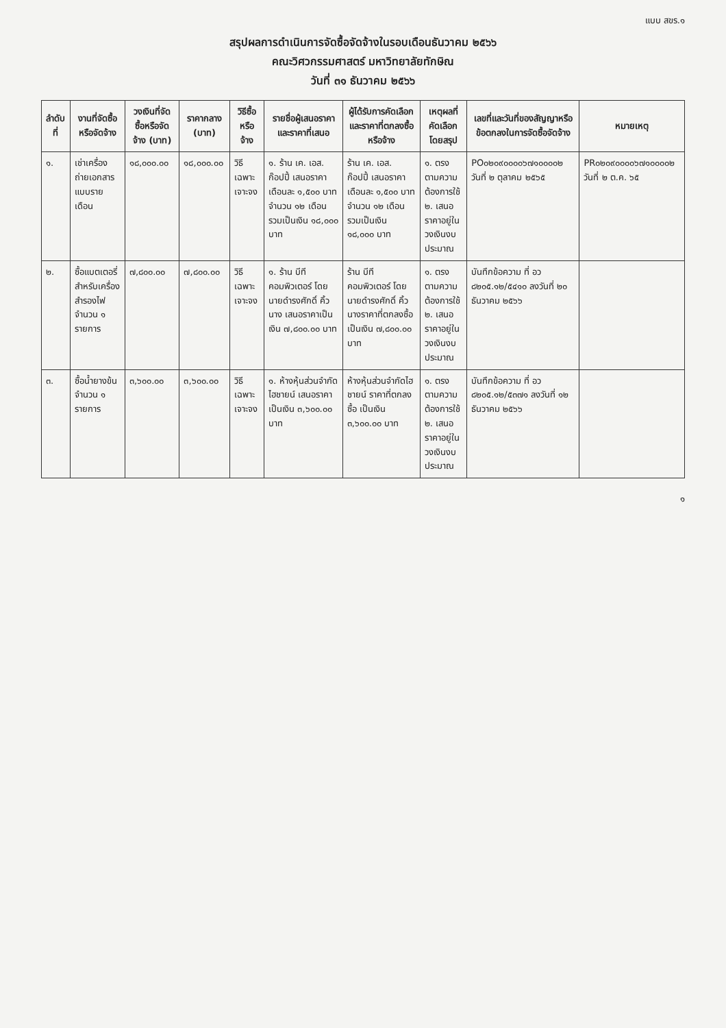แบบ สขร.๑
สรุปผลการดำเนินการจัดซื้อจัดจ้างในรอบเดือนธันวาคม ๒๕๖๖
คณะวิศวกรรมศาสตร์ มหาวิทยาลัยทักษิณ
วันที่ ๓๑ ธันวาคม ๒๕๖๖
| ลำดับที่ | งานที่จัดซื้อหรือจัดจ้าง | วงเงินที่จัดซื้อหรือจัดจ้าง (บาท) | ราคากลาง (บาท) | วิธีซื้อหรือจ้าง | รายชื่อผู้เสนอราคาและราคาที่เสนอ | ผู้ได้รับการคัดเลือกและราคาที่ตกลงซื้อหรือจ้าง | เหตุผลที่คัดเลือกโดยสรุป | เลขที่และวันที่ของสัญญาหรือข้อตกลงในการจัดซื้อจัดจ้าง | หมายเหตุ |
| --- | --- | --- | --- | --- | --- | --- | --- | --- | --- |
| ๑. | เช่าเครื่องถ่ายเอกสารแบบรายเดือน | ๑๘,๐๐๐.๐๐ | ๑๘,๐๐๐.๐๐ | วิธีเฉพาะเจาะจง | ๑. ร้าน เค. เอส. ก๊อปปี้ เสนอราคา เดือนละ ๑,๕๐๐ บาท จำนวน ๑๒ เดือน รวมเป็นเงิน ๑๘,๐๐๐ บาท | ร้าน เค. เอส. ก๊อปปี้ เสนอราคา เดือนละ ๑,๕๐๐ บาท จำนวน ๑๒ เดือน รวมเป็นเงิน ๑๘,๐๐๐ บาท | ๑. ตรงตามความต้องการใช้ ๒. เสนอราคาอยู่ในวงเงินงบประมาณ | PO๐๒๐๙๐๐๐๐๖๗๑๐๐๐๐๒ วันที่ ๒ ตุลาคม ๒๕๖๕ | PR๐๒๐๙๐๐๐๐๖๗๑๐๐๐๐๒ วันที่ ๒ ต.ค. ๖๕ |
| ๒. | ซื้อแบตเตอรี่สำหรับเครื่องสำรองไฟ จำนวน ๑ รายการ | ๗,๘๐๐.๐๐ | ๗,๘๐๐.๐๐ | วิธีเฉพาะเจาะจง | ๑. ร้าน บีที คอมพิวเตอร์ โดย นายดำรงศักดิ์ คิ้วนาง เสนอราคาเป็นเงิน ๗,๘๐๐.๐๐ บาท | ร้าน บีที คอมพิวเตอร์ โดย นายดำรงศักดิ์ คิ้วนางราคาที่ตกลงซื้อเป็นเงิน ๗,๘๐๐.๐๐ บาท | ๑. ตรงตามความต้องการใช้ ๒. เสนอราคาอยู่ในวงเงินงบประมาณ | บันทึกข้อความ ที่ อว ๘๒๐๕.๑๒/๕๔๑๐ ลงวันที่ ๒๐ ธันวาคม ๒๕๖๖ | |
| ๓. | ซื้อน้ำยางข้น จำนวน ๑ รายการ | ๓,๖๐๐.๐๐ | ๓,๖๐๐.๐๐ | วิธีเฉพาะเจาะจง | ๑. ห้างหุ้นส่วนจำกัดไฮชายน์ เสนอราคาเป็นเงิน ๓,๖๐๐.๐๐ บาท | ห้างหุ้นส่วนจำกัดไฮชายน์ ราคาที่ตกลงซื้อ เป็นเงิน ๓,๖๐๐.๐๐ บาท | ๑. ตรงตามความต้องการใช้ ๒. เสนอราคาอยู่ในวงเงินงบประมาณ | บันทึกข้อความ ที่ อว ๘๒๐๕.๑๒/๕๓๗๑ ลงวันที่ ๑๒ ธันวาคม ๒๕๖๖ | |
๑